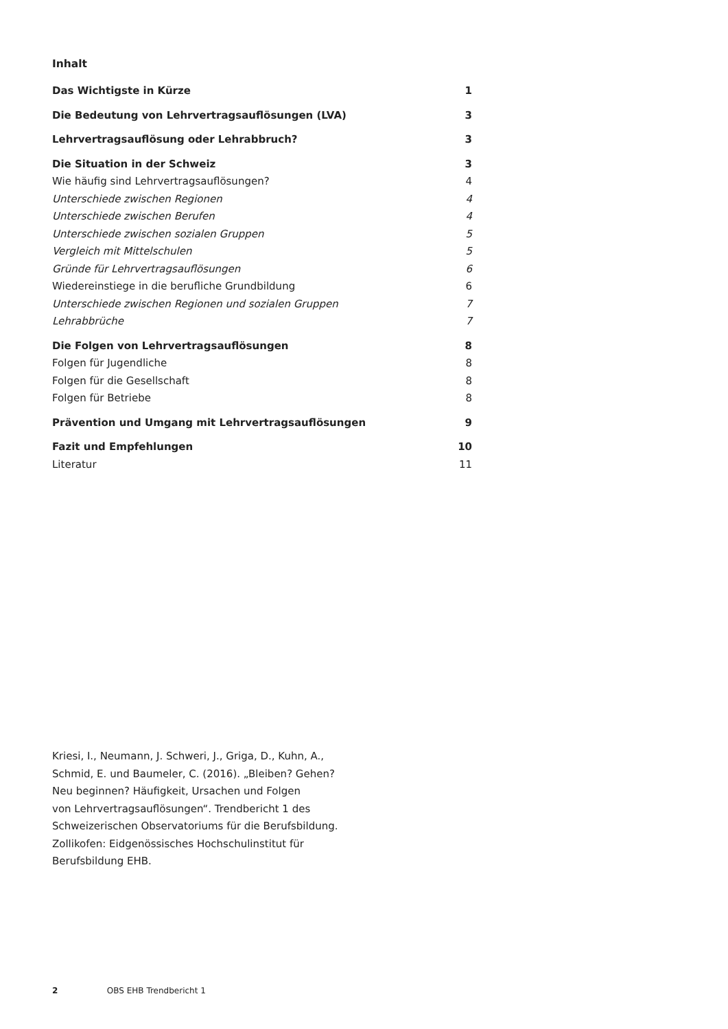Inhalt
Das Wichtigste in Kürze 1
Die Bedeutung von Lehrvertragsauflösungen (LVA) 3
Lehrvertragsauflösung oder Lehrabbruch? 3
Die Situation in der Schweiz 3
Wie häufig sind Lehrvertragsauflösungen? 4
Unterschiede zwischen Regionen 4
Unterschiede zwischen Berufen 4
Unterschiede zwischen sozialen Gruppen 5
Vergleich mit Mittelschulen 5
Gründe für Lehrvertragsauflösungen 6
Wiedereinstiege in die berufliche Grundbildung 6
Unterschiede zwischen Regionen und sozialen Gruppen 7
Lehrabbrüche 7
Die Folgen von Lehrvertragsauflösungen 8
Folgen für Jugendliche 8
Folgen für die Gesellschaft 8
Folgen für Betriebe 8
Prävention und Umgang mit Lehrvertragsauflösungen 9
Fazit und Empfehlungen 10
Literatur 11
Kriesi, I., Neumann, J. Schweri, J., Griga, D., Kuhn, A.,
Schmid, E. und Baumeler, C. (2016). „Bleiben? Gehen?
Neu beginnen? Häufigkeit, Ursachen und Folgen
von Lehrvertragsauflösungen“. Trendbericht 1 des
Schweizerischen Observatoriums für die Berufsbildung.
Zollikofen: Eidgenössisches Hochschulinstitut für
Berufsbildung EHB.
2 OBS EHB Trendbericht 1